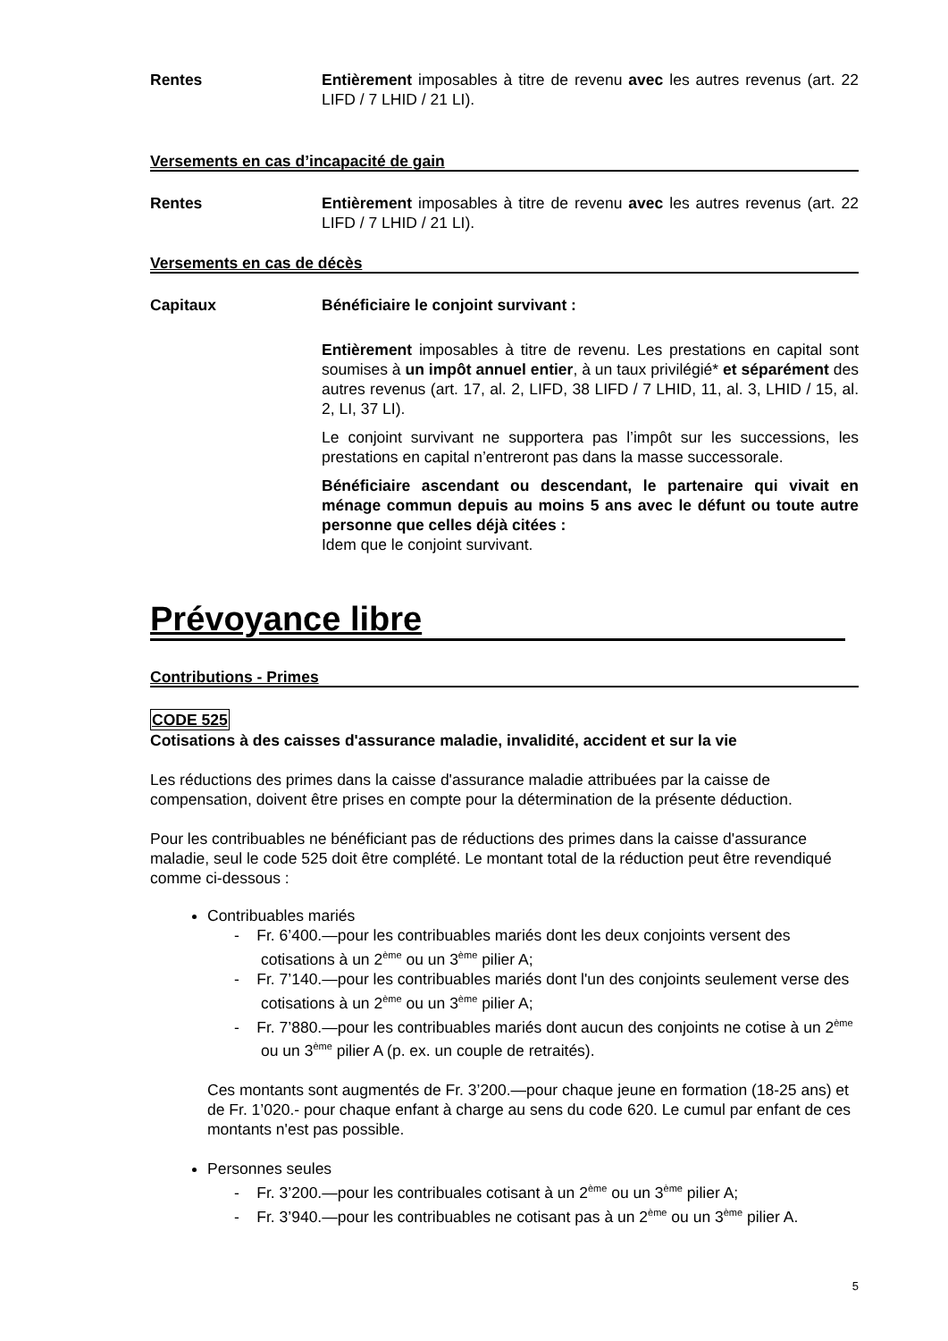Rentes Entièrement imposables à titre de revenu avec les autres revenus (art. 22 LIFD / 7 LHID / 21 LI).
Versements en cas d’incapacité de gain
Rentes Entièrement imposables à titre de revenu avec les autres revenus (art. 22 LIFD / 7 LHID / 21 LI).
Versements en cas de décès
Capitaux Bénéficiaire le conjoint survivant :
Entièrement imposables à titre de revenu. Les prestations en capital sont soumises à un impôt annuel entier, à un taux privilégié* et séparément des autres revenus (art. 17, al. 2, LIFD, 38 LIFD / 7 LHID, 11, al. 3, LHID / 15, al. 2, LI, 37 LI).
Le conjoint survivant ne supportera pas l’impôt sur les successions, les prestations en capital n’entreront pas dans la masse successorale.
Bénéficiaire ascendant ou descendant, le partenaire qui vivait en ménage commun depuis au moins 5 ans avec le défunt ou toute autre personne que celles déjà citées :
Idem que le conjoint survivant.
Prévoyance libre
Contributions - Primes
CODE 525
Cotisations à des caisses d'assurance maladie, invalidité, accident et sur la vie
Les réductions des primes dans la caisse d'assurance maladie attribuées par la caisse de compensation, doivent être prises en compte pour la détermination de la présente déduction.
Pour les contribuables ne bénéficiant pas de réductions des primes dans la caisse d'assurance maladie, seul le code 525 doit être complété. Le montant total de la réduction peut être revendiqué comme ci-dessous :
Contribuables mariés
- Fr. 6’400.—pour les contribuables mariés dont les deux conjoints versent des cotisations à un 2<sup>ème</sup> ou un 3<sup>ème</sup> pilier A;
- Fr. 7’140.—pour les contribuables mariés dont l'un des conjoints seulement verse des cotisations à un 2<sup>ème</sup> ou un 3<sup>ème</sup> pilier A;
- Fr. 7’880.—pour les contribuables mariés dont aucun des conjoints ne cotise à un 2<sup>ème</sup> ou un 3<sup>ème</sup> pilier A (p. ex. un couple de retraités).
Ces montants sont augmentés de Fr. 3’200.—pour chaque jeune en formation (18-25 ans) et de Fr. 1’020.- pour chaque enfant à charge au sens du code 620. Le cumul par enfant de ces montants n'est pas possible.
Personnes seules
- Fr. 3’200.—pour les contribuales cotisant à un 2<sup>ème</sup> ou un 3<sup>ème</sup> pilier A;
- Fr. 3’940.—pour les contribuables ne cotisant pas à un 2<sup>ème</sup> ou un 3<sup>ème</sup> pilier A.
5